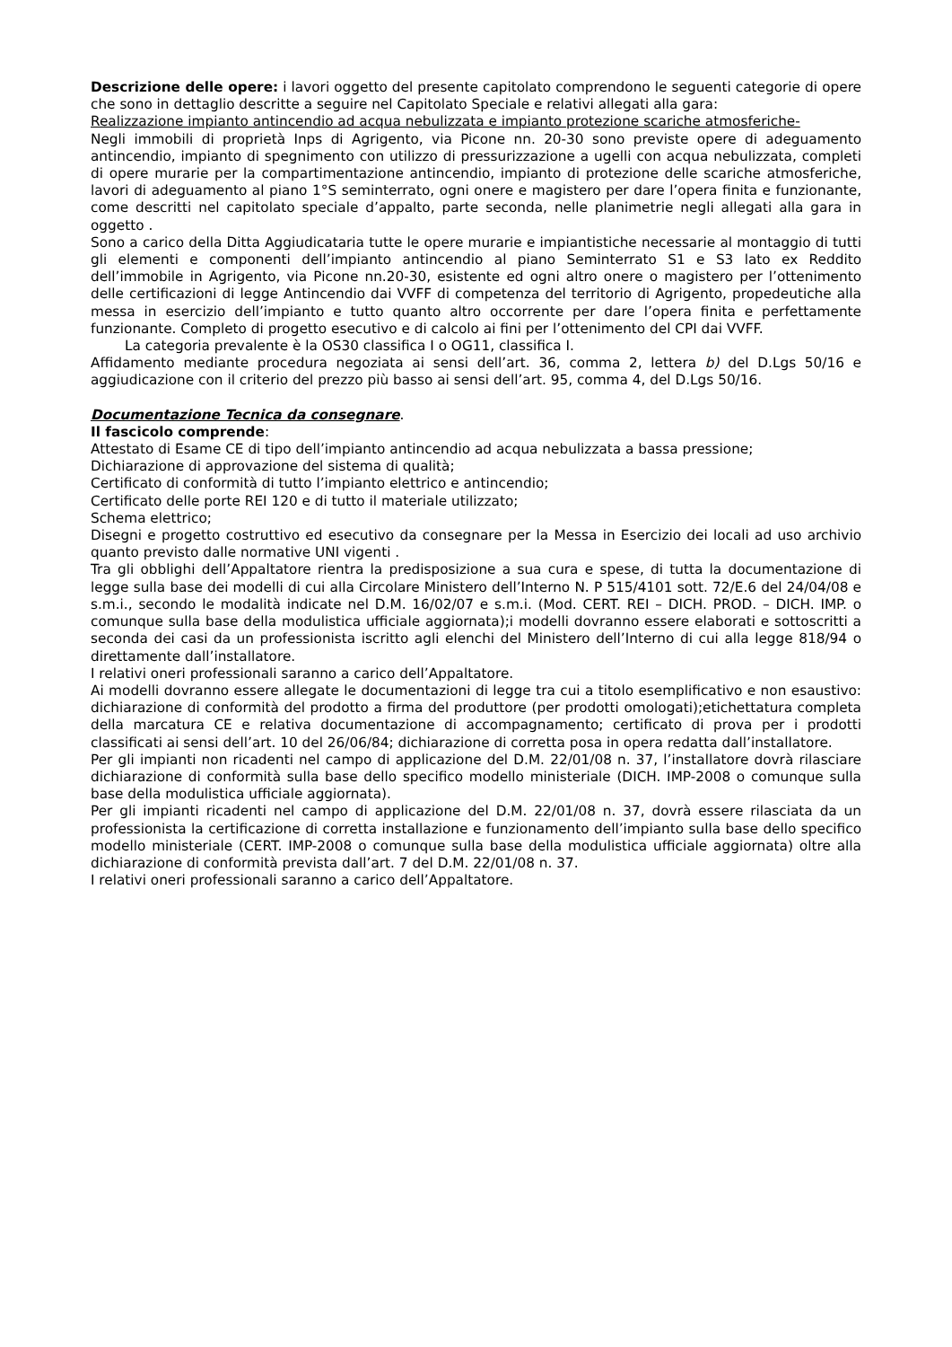Descrizione delle opere: i lavori oggetto del presente capitolato comprendono le seguenti categorie di opere che sono in dettaglio descritte a seguire nel Capitolato Speciale e relativi allegati alla gara:
Realizzazione impianto antincendio ad acqua nebulizzata e impianto protezione scariche atmosferiche-
Negli immobili di proprietà Inps di Agrigento, via Picone nn. 20-30 sono previste opere di adeguamento antincendio, impianto di spegnimento con utilizzo di pressurizzazione a ugelli con acqua nebulizzata, completi di opere murarie per la compartimentazione antincendio, impianto di protezione delle scariche atmosferiche, lavori di adeguamento al piano 1°S seminterrato, ogni onere e magistero per dare l’opera finita e funzionante, come descritti nel capitolato speciale d’appalto, parte seconda, nelle planimetrie negli allegati alla gara in oggetto .
Sono a carico della Ditta Aggiudicataria tutte le opere murarie e impiantistiche necessarie al montaggio di tutti gli elementi e componenti dell’impianto antincendio al piano Seminterrato S1 e S3 lato ex Reddito dell’immobile in Agrigento, via Picone nn.20-30, esistente ed ogni altro onere o magistero per l’ottenimento delle certificazioni di legge Antincendio dai VVFF di competenza del territorio di Agrigento, propedeutiche alla messa in esercizio dell’impianto e tutto quanto altro occorrente per dare l’opera finita e perfettamente funzionante. Completo di progetto esecutivo e di calcolo ai fini per l’ottenimento del CPI dai VVFF.
La categoria prevalente è la OS30 classifica I o OG11, classifica I.
Affidamento mediante procedura negoziata ai sensi dell’art. 36, comma 2, lettera b) del D.Lgs 50/16 e aggiudicazione con il criterio del prezzo più basso ai sensi dell’art. 95, comma 4, del D.Lgs 50/16.
Documentazione Tecnica da consegnare.
Il fascicolo comprende:
Attestato di Esame CE di tipo dell’impianto antincendio ad acqua nebulizzata a bassa pressione;
Dichiarazione di approvazione del sistema di qualità;
Certificato di conformità di tutto l’impianto elettrico e antincendio;
Certificato delle porte REI 120 e di tutto il materiale utilizzato;
Schema elettrico;
Disegni e progetto costruttivo ed esecutivo da consegnare per la Messa in Esercizio dei locali ad uso archivio quanto previsto dalle normative UNI vigenti .
Tra gli obblighi dell’Appaltatore rientra la predisposizione a sua cura e spese, di tutta la documentazione di legge sulla base dei modelli di cui alla Circolare Ministero dell’Interno N. P 515/4101 sott. 72/E.6 del 24/04/08 e s.m.i., secondo le modalità indicate nel D.M. 16/02/07 e s.m.i. (Mod. CERT. REI – DICH. PROD. – DICH. IMP. o comunque sulla base della modulistica ufficiale aggiornata);i modelli dovranno essere elaborati e sottoscritti a seconda dei casi da un professionista iscritto agli elenchi del Ministero dell’Interno di cui alla legge 818/94 o direttamente dall’installatore.
I relativi oneri professionali saranno a carico dell’Appaltatore.
Ai modelli dovranno essere allegate le documentazioni di legge tra cui a titolo esemplificativo e non esaustivo: dichiarazione di conformità del prodotto a firma del produttore (per prodotti omologati);etichettatura completa della marcatura CE e relativa documentazione di accompagnamento; certificato di prova per i prodotti classificati ai sensi dell’art. 10 del 26/06/84; dichiarazione di corretta posa in opera redatta dall’installatore.
Per gli impianti non ricadenti nel campo di applicazione del D.M. 22/01/08 n. 37, l’installatore dovrà rilasciare dichiarazione di conformità sulla base dello specifico modello ministeriale (DICH. IMP-2008 o comunque sulla base della modulistica ufficiale aggiornata).
Per gli impianti ricadenti nel campo di applicazione del D.M. 22/01/08 n. 37, dovrà essere rilasciata da un professionista la certificazione di corretta installazione e funzionamento dell’impianto sulla base dello specifico modello ministeriale (CERT. IMP-2008 o comunque sulla base della modulistica ufficiale aggiornata) oltre alla dichiarazione di conformità prevista dall’art. 7 del D.M. 22/01/08 n. 37.
I relativi oneri professionali saranno a carico dell’Appaltatore.